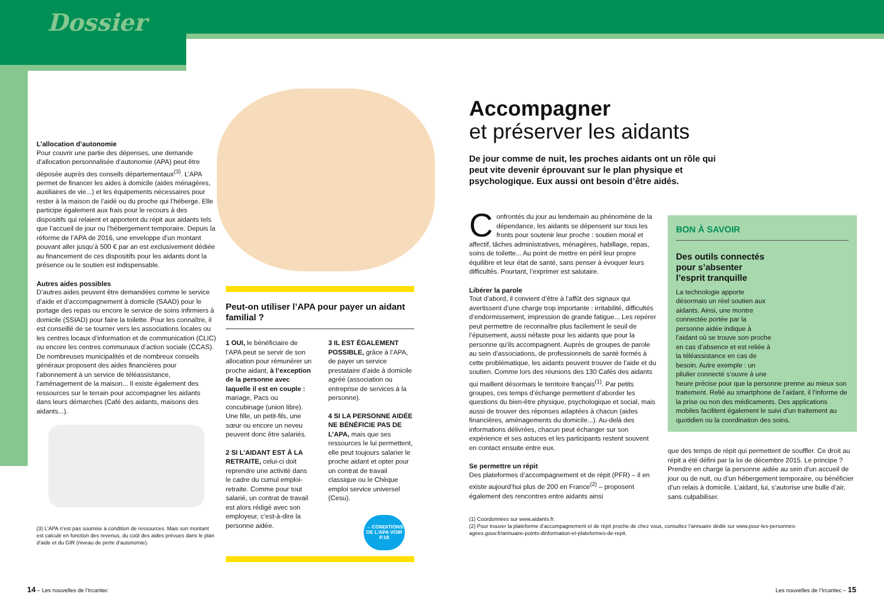Dossier
L’allocation d’autonomie
Pour couvrir une partie des dépenses, une demande d’allocation personnalisée d’autonomie (APA) peut être déposée auprès des conseils départementaux<sup>(3)</sup>. L’APA permet de financer les aides à domicile (aides ménagères, auxiliaires de vie...) et les équipements nécessaires pour rester à la maison de l’aidé ou du proche qui l’héberge. Elle participe également aux frais pour le recours à des dispositifs qui relaient et apportent du répit aux aidants tels que l’accueil de jour ou l’hébergement temporaire. Depuis la réforme de l’APA de 2016, une enveloppe d’un montant pouvant aller jusqu’à 500 € par an est exclusivement dédiée au financement de ces dispositifs pour les aidants dont la présence ou le soutien est indispensable.
Autres aides possibles
D’autres aides peuvent être demandées comme le service d’aide et d’accompagnement à domicile (SAAD) pour le portage des repas ou encore le service de soins infirmiers à domicile (SSIAD) pour faire la toilette. Pour les connaître, il est conseillé de se tourner vers les associations locales ou les centres locaux d’information et de communication (CLIC) ou encore les centres communaux d’action sociale (CCAS). De nombreuses municipalités et de nombreux conseils généraux proposent des aides financières pour l’abonnement à un service de téléassistance, l’aménagement de la maison... Il existe également des ressources sur le terrain pour accompagner les aidants dans leurs démarches (Café des aidants, maisons des aidants...).
(3) L’APA n’est pas soumise à condition de ressources. Mais son montant est calculé en fonction des revenus, du coût des aides prévues dans le plan d’aide et du GIR (niveau de perte d’autonomie).
Peut-on utiliser l’APA pour payer un aidant familial ?
1 OUI, le bénéficiaire de l’APA peut se servir de son allocation pour rémunérer un proche aidant, à l’exception de la personne avec laquelle il est en couple : mariage, Pacs ou concubinage (union libre). Une fille, un petit-fils, une sœur ou encore un neveu peuvent donc être salariés.
2 SI L’AIDANT EST À LA RETRAITE, celui-ci doit reprendre une activité dans le cadre du cumul emploi-retraite. Comme pour tout salarié, un contrat de travail est alors rédigé avec son employeur, c’est-à-dire la personne aidée.
3 IL EST ÉGALEMENT POSSIBLE, grâce à l’APA, de payer un service prestataire d’aide à domicile agréé (association ou entreprise de services à la personne).
4 SI LA PERSONNE AIDÉE NE BÉNÉFICIE PAS DE L’APA, mais que ses ressources le lui permettent, elle peut toujours salarier le proche aidant et opter pour un contrat de travail classique ou le Chèque emploi service universel (Cesu).
→ CONDITIONS DE L’APA VOIR P.18
Accompagner
et préserver les aidants
De jour comme de nuit, les proches aidants ont un rôle qui peut vite devenir éprouvant sur le plan physique et psychologique. Eux aussi ont besoin d’être aidés.
Confrontés du jour au lendemain au phénomène de la dépendance, les aidants se dépensent sur tous les fronts pour soutenir leur proche : soutien moral et affectif, tâches administratives, ménagères, habillage, repas, soins de toilette... Au point de mettre en péril leur propre équilibre et leur état de santé, sans penser à évoquer leurs difficultés. Pourtant, l’exprimer est salutaire.
Libérer la parole
Tout d’abord, il convient d’être à l’affût des signaux qui avertissent d’une charge trop importante : irritabilité, difficultés d’endormissement, impression de grande fatigue... Les repérer peut permettre de reconnaître plus facilement le seuil de l’épuisement, aussi néfaste pour les aidants que pour la personne qu’ils accompagnent. Auprès de groupes de parole au sein d’associations, de professionnels de santé formés à cette problématique, les aidants peuvent trouver de l’aide et du soutien. Comme lors des réunions des 130 Cafés des aidants qui maillent désormais le territoire français<sup>(1)</sup>. Par petits groupes, ces temps d’échange permettent d’aborder les questions du bien-être physique, psychologique et social, mais aussi de trouver des réponses adaptées à chacun (aides financières, aménagements du domicile...). Au-delà des informations délivrées, chacun peut échanger sur son expérience et ses astuces et les participants restent souvent en contact ensuite entre eux.
Se permettre un répit
Des plateformes d’accompagnement et de répit (PFR) – il en existe aujourd’hui plus de 200 en France<sup>(2)</sup> – proposent également des rencontres entre aidants ainsi
(1) Coordonnées sur www.aidants.fr.
(2) Pour trouver la plateforme d’accompagnement et de répit proche de chez vous, consultez l’annuaire dédié sur www.pour-les-personnes-agees.gouv.fr/annuaire-points-dinformation-et-plateformes-de-repit.
BON À SAVOIR
Des outils connectés pour s’absenter l’esprit tranquille
La technologie apporte désormais un réel soutien aux aidants. Ainsi, une montre connectée portée par la personne aidée indique à l’aidant où se trouve son proche en cas d’absence et est reliée à la téléassistance en cas de besoin. Autre exemple : un pilulier connecté s’ouvre à une heure précise pour que la personne prenne au mieux son traitement. Relié au smartphone de l’aidant, il l’informe de la prise ou non des médicaments. Des applications mobiles facilitent également le suivi d’un traitement au quotidien ou la coordination des soins.
que des temps de répit qui permettent de souffler. Ce droit au répit a été défini par la loi de décembre 2015. Le principe ? Prendre en charge la personne aidée au sein d’un accueil de jour ou de nuit, ou d’un hébergement temporaire, ou bénéficier d’un relais à domicile. L’aidant, lui, s’autorise une bulle d’air, sans culpabiliser.
14 – Les nouvelles de l’Ircantec
Les nouvelles de l’Ircantec – 15